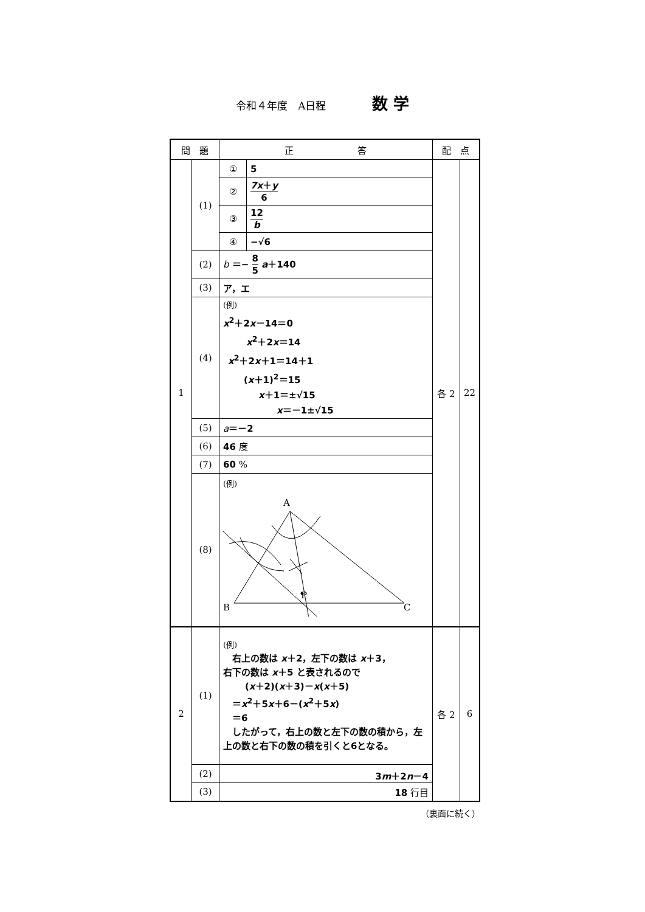令和４年度　A日程 数 学
| 問 題 | | 正 答 | | 配 点 | |
| --- | --- | --- | --- | --- | --- |
| 1 | (1) | ① | 5 | 各 2 | 22 |
| | | ② | 7x ＋ y 6 | | |
| | | ③ | 12 b | | |
| | | ④ | −√6 | | |
| | (2) | b ＝− 8 5 a ＋140 | | | |
| | (3) | ア，エ | | | |
| | (4) | (例) x<sup>2</sup>＋2 x －14＝0 x<sup>2</sup>＋2 x ＝14 x<sup>2</sup>＋2 x ＋1＝14＋1 ( x ＋1)<sup>2</sup>＝15 x ＋1＝±√15 x ＝－1±√15 | | | |
| | (5) | a ＝－2 | | | |
| | (6) | 46 度 | | | |
| | (7) | 60 % | | | |
| | (8) | (例) A B C P | | | |
| 2 | (1) | (例) 右上の数は x ＋2，左下の数は x ＋3， 右下の数は x ＋5 と表されるので ( x ＋2)( x ＋3)－ x ( x ＋5) ＝ x<sup>2</sup>＋5 x ＋6－( x<sup>2</sup>＋5 x ) ＝6 したがって，右上の数と左下の数の積から，左上の数と右下の数の積を引くと6となる。 | | 各 2 | 6 |
| | (2) | 3 m ＋2 n －4 | | | |
| | (3) | 18 行目 | | | |
（裏面に続く）